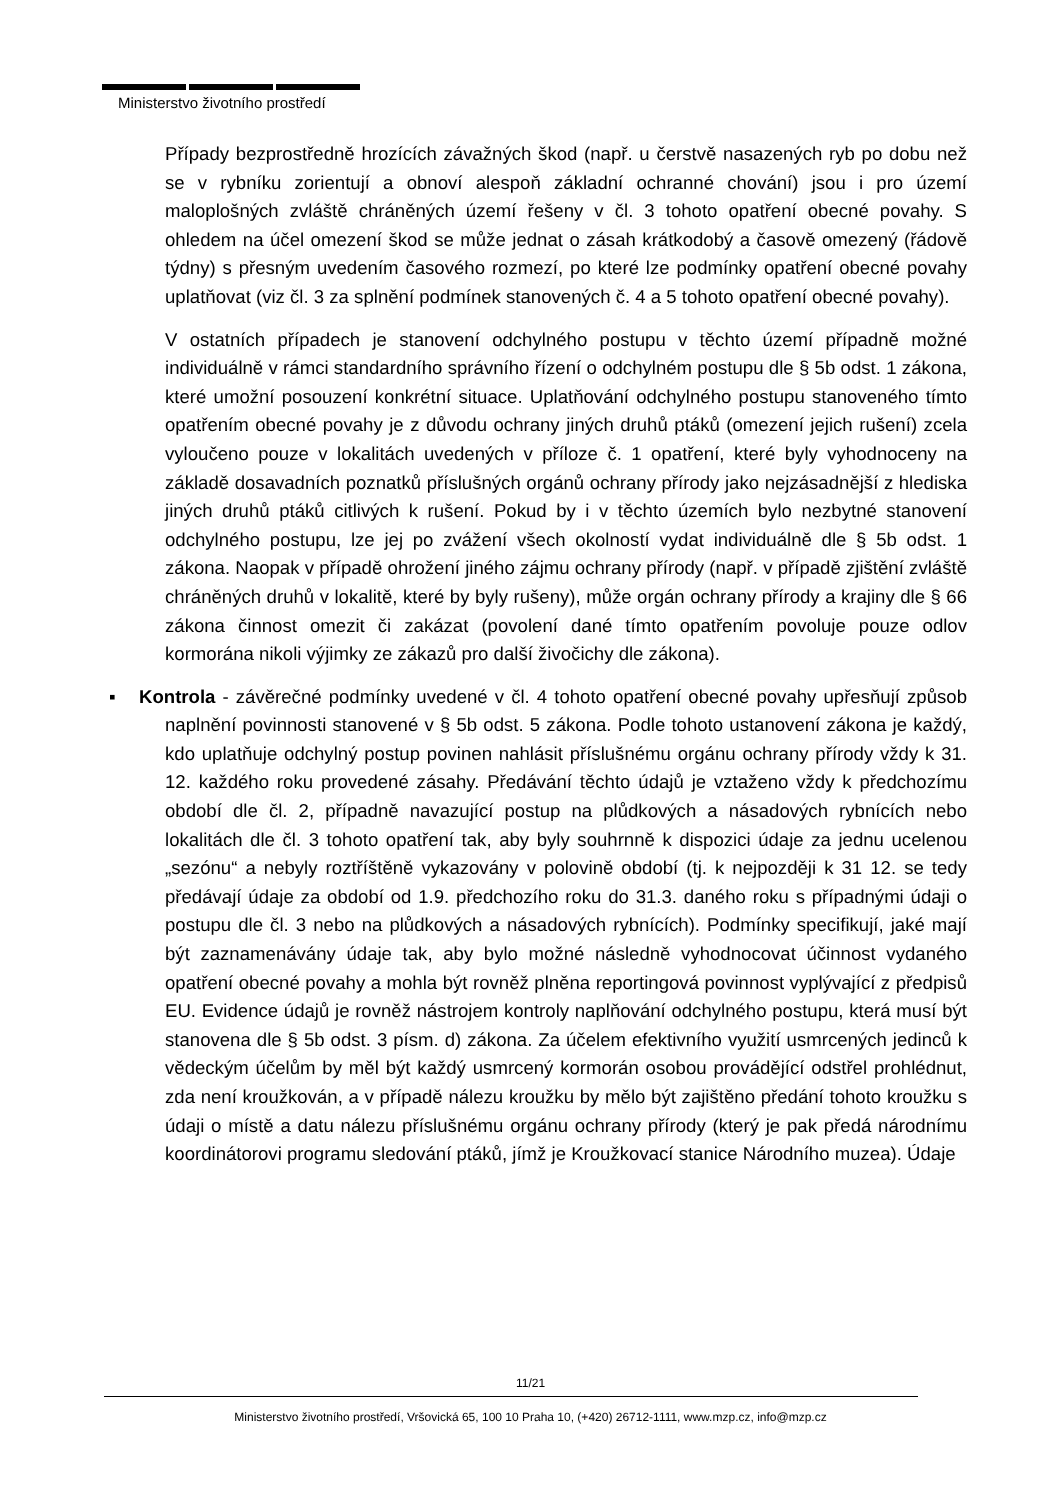Ministerstvo životního prostředí
Případy bezprostředně hrozících závažných škod (např. u čerstvě nasazených ryb po dobu než se v rybníku zorientují a obnoví alespoň základní ochranné chování) jsou i pro území maloplošných zvláště chráněných území řešeny v čl. 3 tohoto opatření obecné povahy. S ohledem na účel omezení škod se může jednat o zásah krátkodobý a časově omezený (řádově týdny) s přesným uvedením časového rozmezí, po které lze podmínky opatření obecné povahy uplatňovat (viz čl. 3 za splnění podmínek stanovených č. 4 a 5 tohoto opatření obecné povahy).
V ostatních případech je stanovení odchylného postupu v těchto území případně možné individuálně v rámci standardního správního řízení o odchylném postupu dle § 5b odst. 1 zákona, které umožní posouzení konkrétní situace. Uplatňování odchylného postupu stanoveného tímto opatřením obecné povahy je z důvodu ochrany jiných druhů ptáků (omezení jejich rušení) zcela vyloučeno pouze v lokalitách uvedených v příloze č. 1 opatření, které byly vyhodnoceny na základě dosavadních poznatků příslušných orgánů ochrany přírody jako nejzásadnější z hlediska jiných druhů ptáků citlivých k rušení. Pokud by i v těchto územích bylo nezbytné stanovení odchylného postupu, lze jej po zvážení všech okolností vydat individuálně dle § 5b odst. 1 zákona. Naopak v případě ohrožení jiného zájmu ochrany přírody (např. v případě zjištění zvláště chráněných druhů v lokalitě, které by byly rušeny), může orgán ochrany přírody a krajiny dle § 66 zákona činnost omezit či zakázat (povolení dané tímto opatřením povoluje pouze odlov kormorána nikoli výjimky ze zákazů pro další živočichy dle zákona).
▪ Kontrola - závěrečné podmínky uvedené v čl. 4 tohoto opatření obecné povahy upřesňují způsob naplnění povinnosti stanovené v § 5b odst. 5 zákona. Podle tohoto ustanovení zákona je každý, kdo uplatňuje odchylný postup povinen nahlásit příslušnému orgánu ochrany přírody vždy k 31. 12. každého roku provedené zásahy. Předávání těchto údajů je vztaženo vždy k předchozímu období dle čl. 2, případně navazující postup na plůdkových a násadových rybnících nebo lokalitách dle čl. 3 tohoto opatření tak, aby byly souhrnně k dispozici údaje za jednu ucelenou „sezónu“ a nebyly roztříštěně vykazovány v polovině období (tj. k nejpozději k 31 12. se tedy předávají údaje za období od 1.9. předchozího roku do 31.3. daného roku s případnými údaji o postupu dle čl. 3 nebo na plůdkových a násadových rybnících). Podmínky specifikují, jaké mají být zaznamenávány údaje tak, aby bylo možné následně vyhodnocovat účinnost vydaného opatření obecné povahy a mohla být rovněž plněna reportingová povinnost vyplývající z předpisů EU. Evidence údajů je rovněž nástrojem kontroly naplňování odchylného postupu, která musí být stanovena dle § 5b odst. 3 písm. d) zákona. Za účelem efektivního využití usmrcených jedinců k vědeckým účelům by měl být každý usmrcený kormorán osobou provádějící odstřel prohlédnut, zda není kroužkován, a v případě nálezu kroužku by mělo být zajištěno předání tohoto kroužku s údaji o místě a datu nálezu příslušnému orgánu ochrany přírody (který je pak předá národnímu koordinátorovi programu sledování ptáků, jímž je Kroužkovací stanice Národního muzea). Údaje
11/21
Ministerstvo životního prostředí, Vršovická 65, 100 10 Praha 10, (+420) 26712-1111, www.mzp.cz, info@mzp.cz